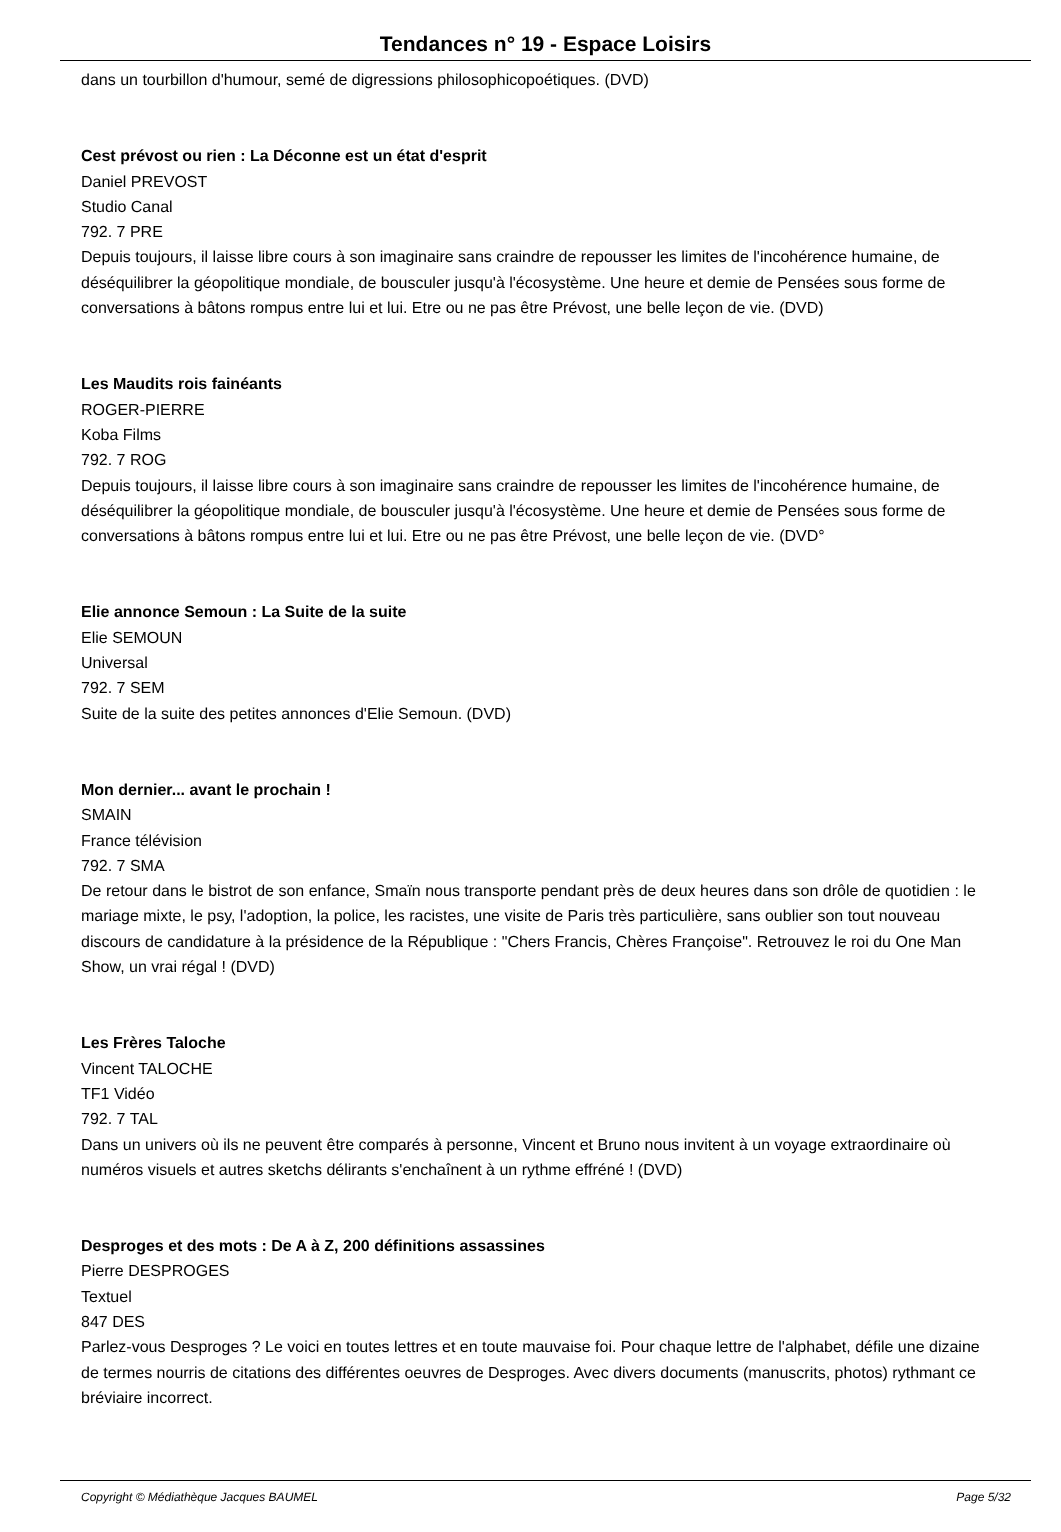Tendances n° 19 - Espace Loisirs
dans un tourbillon d'humour, semé de digressions philosophicopoétiques. (DVD)
Cest prévost ou rien : La Déconne est un état d'esprit
Daniel PREVOST
Studio Canal
792. 7 PRE
Depuis toujours, il laisse libre cours à son imaginaire sans craindre de repousser les limites de l'incohérence humaine, de déséquilibrer la géopolitique mondiale, de bousculer jusqu'à l'écosystème. Une heure et demie de Pensées sous forme de conversations à bâtons rompus entre lui et lui. Etre ou ne pas être Prévost, une belle leçon de vie. (DVD)
Les Maudits rois fainéants
ROGER-PIERRE
Koba Films
792. 7 ROG
Depuis toujours, il laisse libre cours à son imaginaire sans craindre de repousser les limites de l'incohérence humaine, de déséquilibrer la géopolitique mondiale, de bousculer jusqu'à l'écosystème. Une heure et demie de Pensées sous forme de conversations à bâtons rompus entre lui et lui. Etre ou ne pas être Prévost, une belle leçon de vie. (DVD°
Elie annonce Semoun : La Suite de la suite
Elie SEMOUN
Universal
792. 7 SEM
Suite de la suite des petites annonces d'Elie Semoun. (DVD)
Mon dernier... avant le prochain !
SMAIN
France télévision
792. 7 SMA
De retour dans le bistrot de son enfance, Smaïn nous transporte pendant près de deux heures dans son drôle de quotidien : le mariage mixte, le psy, l'adoption, la police, les racistes, une visite de Paris très particulière, sans oublier son tout nouveau discours de candidature à la présidence de la République : "Chers Francis, Chères Françoise". Retrouvez le roi du One Man Show, un vrai régal ! (DVD)
Les Frères Taloche
Vincent TALOCHE
TF1 Vidéo
792. 7 TAL
Dans un univers où ils ne peuvent être comparés à personne, Vincent et Bruno nous invitent à un voyage extraordinaire où numéros visuels et autres sketchs délirants s'enchaînent à un rythme effréné ! (DVD)
Desproges et des mots : De A à Z, 200 définitions assassines
Pierre DESPROGES
Textuel
847 DES
Parlez-vous Desproges ? Le voici en toutes lettres et en toute mauvaise foi. Pour chaque lettre de l'alphabet, défile une dizaine de termes nourris de citations des différentes oeuvres de Desproges. Avec divers documents (manuscrits, photos) rythmant ce bréviaire incorrect.
Copyright © Médiathèque Jacques BAUMEL Page 5/32